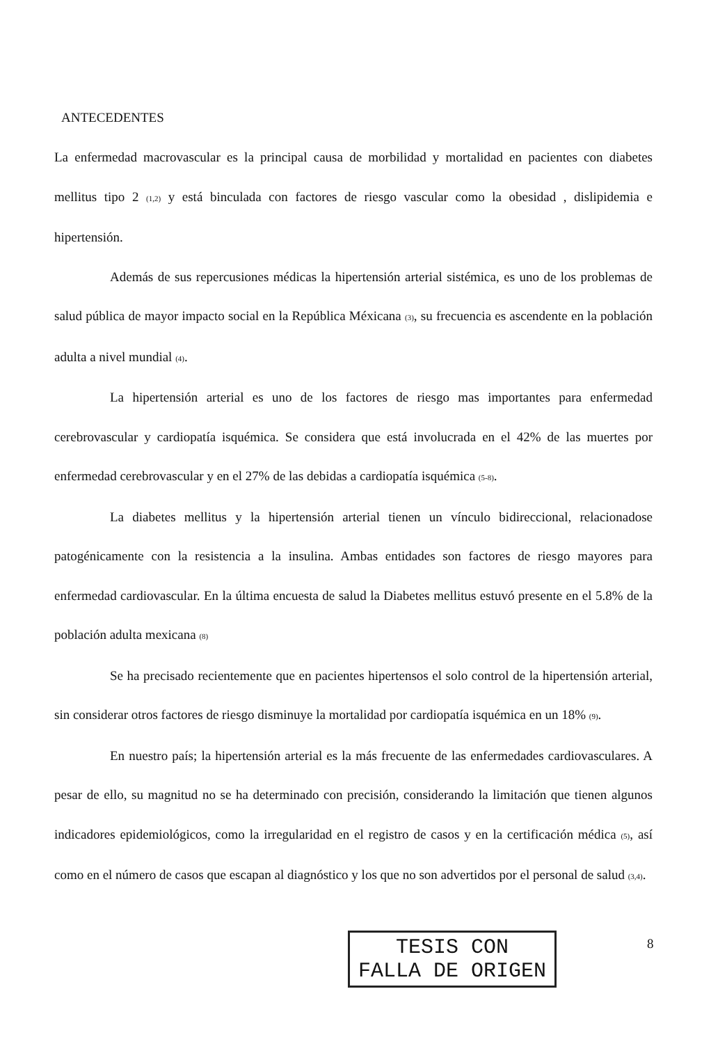ANTECEDENTES
La enfermedad macrovascular es la principal causa de morbilidad y mortalidad en pacientes con diabetes mellitus tipo 2 (1,2) y está binculada con factores de riesgo vascular como la obesidad , dislipidemia e hipertensión.
Además de sus repercusiones médicas la hipertensión arterial sistémica, es uno de los problemas de salud pública de mayor impacto social en la República Méxicana (3), su frecuencia es ascendente en la población adulta a nivel mundial (4).
La hipertensión arterial es uno de los factores de riesgo mas importantes para enfermedad cerebrovascular y cardiopatía isquémica. Se considera que está involucrada en el 42% de las muertes por enfermedad cerebrovascular y en el 27% de las debidas a cardiopatía isquémica (5-8).
La diabetes mellitus y la hipertensión arterial tienen un vínculo bidireccional, relacionadose patogénicamente con la resistencia a la insulina. Ambas entidades son factores de riesgo mayores para enfermedad cardiovascular. En la última encuesta de salud la Diabetes mellitus estuvó presente en el 5.8% de la población adulta mexicana (8)
Se ha precisado recientemente que en pacientes hipertensos el solo control de la hipertensión arterial, sin considerar otros factores de riesgo disminuye la mortalidad por cardiopatía isquémica en un 18% (9).
En nuestro país; la hipertensión arterial es la más frecuente de las enfermedades cardiovasculares. A pesar de ello, su magnitud no se ha determinado con precisión, considerando la limitación que tienen algunos indicadores epidemiológicos, como la irregularidad en el registro de casos y en la certificación médica (5), así como en el número de casos que escapan al diagnóstico y los que no son advertidos por el personal de salud (3,4).
TESIS CON
FALLA DE ORIGEN
8